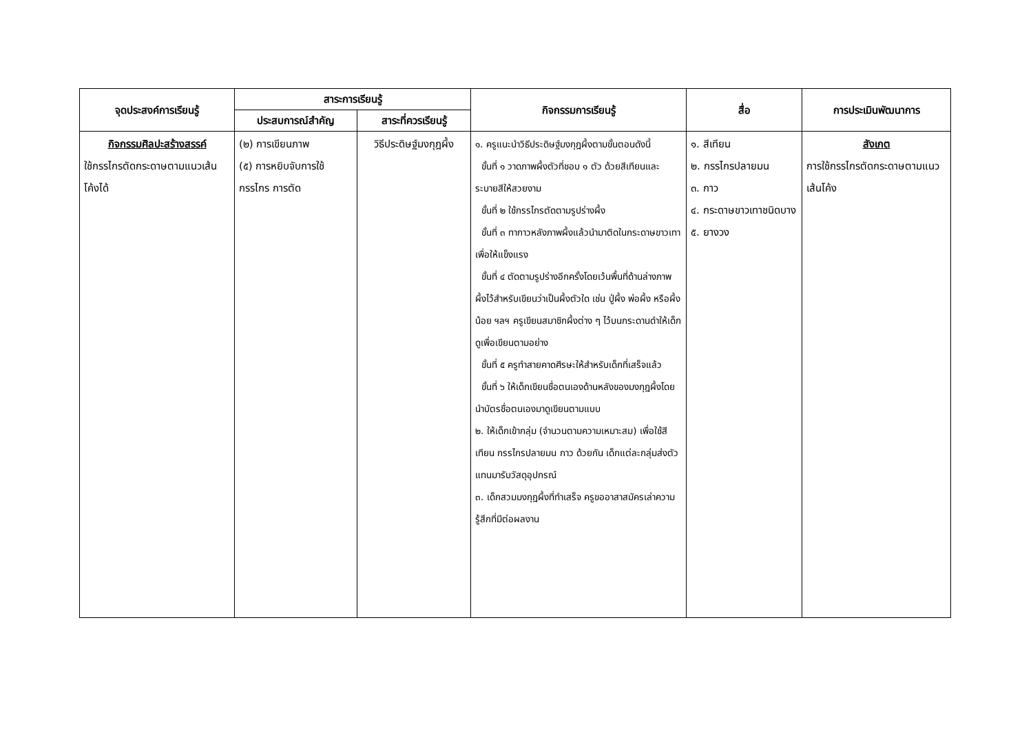| จุดประสงค์การเรียนรู้ | สาระการเรียนรู้ | | กิจกรรมการเรียนรู้ | สื่อ | การประเมินพัฒนาการ |
| --- | --- | --- | --- | --- | --- |
| | ประสบการณ์สำคัญ | สาระที่ควรเรียนรู้ | | | |
| กิจกรรมศิลปะสร้างสรรค์ ใช้กรรไกรตัดกระดาษตามแนวเส้นโค้งได้ | (๒) การเขียนภาพ (๕) การหยิบจับการใช้กรรไกร การตัด | วิธีประดิษฐ์มงกุฎผึ้ง | ๑. ครูแนะนำวิธีประดิษฐ์มงกุฎผึ้งตามขั้นตอนดังนี้ ขั้นที่ ๑ วาดภาพผึ้งตัวที่ชอบ ๑ ตัว ด้วยสีเทียนและระบายสีให้สวยงาม ขั้นที่ ๒ ใช้กรรไกรตัดตามรูปร่างผึ้ง ขั้นที่ ๓ ทากาวหลังภาพผึ้งแล้วนำมาติดในกระดาษขาวเทาเพื่อให้แข็งแรง ขั้นที่ ๔ ตัดตามรูปร่างอีกครั้งโดยเว้นพื้นที่ด้านล่างภาพผึ้งไว้สำหรับเขียนว่าเป็นผึ้งตัวใด เช่น ปู่ผึ้ง พ่อผึ้ง หรือผึ้งน้อย ฯลฯ ครูเขียนสมาชิกผึ้งต่าง ๆ ไว้บนกระดานดำให้เด็กดูเพื่อเขียนตามอย่าง ขั้นที่ ๕ ครูทำสายคาดศีรษะให้สำหรับเด็กที่เสร็จแล้ว ขั้นที่ ๖ ให้เด็กเขียนชื่อตนเองด้านหลังของมงกุฎผึ้งโดยนำบัตรชื่อตนเองมาดูเขียนตามแบบ ๒. ให้เด็กเข้ากลุ่ม (จำนวนตามความเหมาะสม) เพื่อใช้สีเทียน กรรไกรปลายมน กาว ด้วยกัน เด็กแต่ละกลุ่มส่งตัวแทนมารับวัสดุอุปกรณ์ ๓. เด็กสวมมงกุฎผึ้งที่ทำเสร็จ ครูขออาสาสมัครเล่าความรู้สึกที่มีต่อผลงาน | ๑. สีเทียน ๒. กรรไกรปลายมน ๓. กาว ๔. กระดาษขาวเทาชนิดบาง ๕. ยางวง | สังเกต การใช้กรรไกรตัดกระดาษตามแนวเส้นโค้ง |